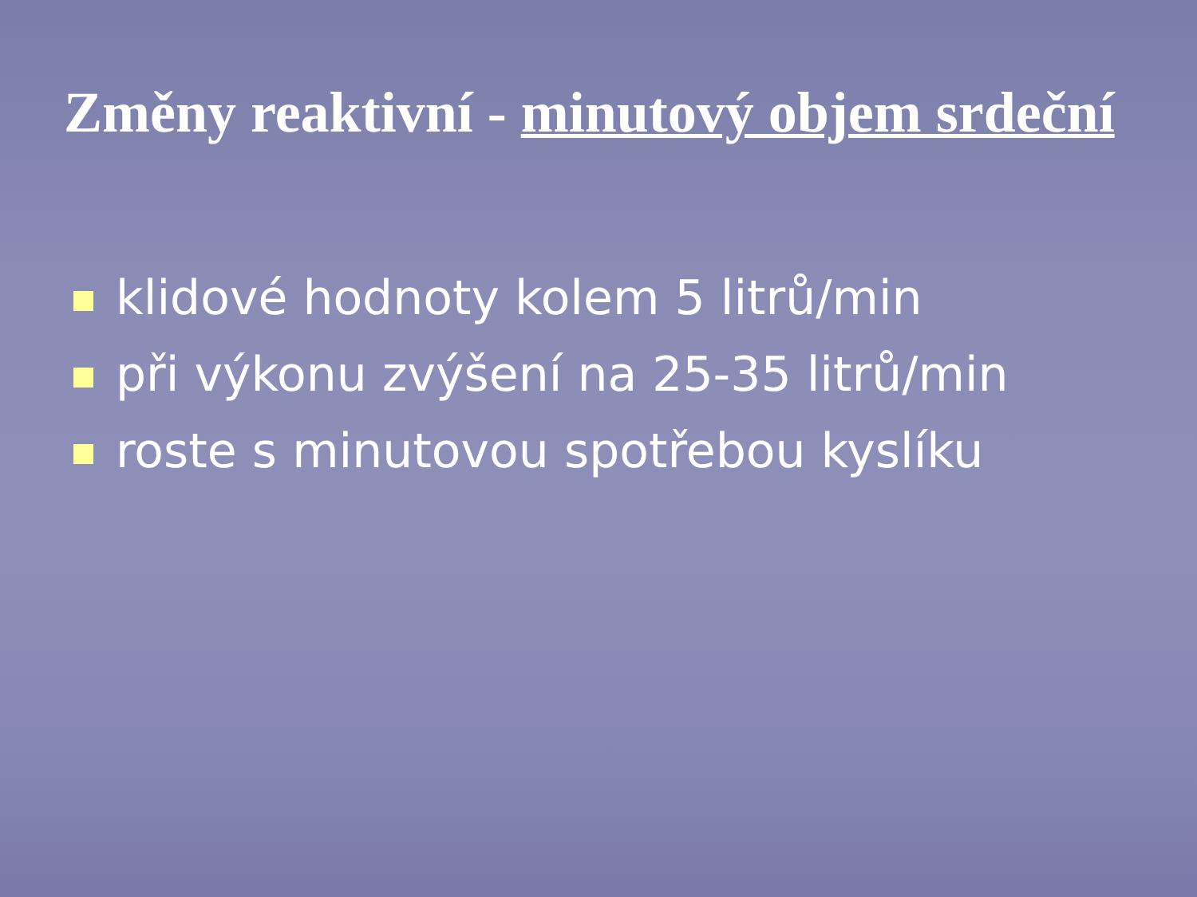Změny reaktivní - minutový objem srdeční
klidové hodnoty kolem 5 litrů/min
při výkonu zvýšení na 25-35 litrů/min
roste s minutovou spotřebou kyslíku